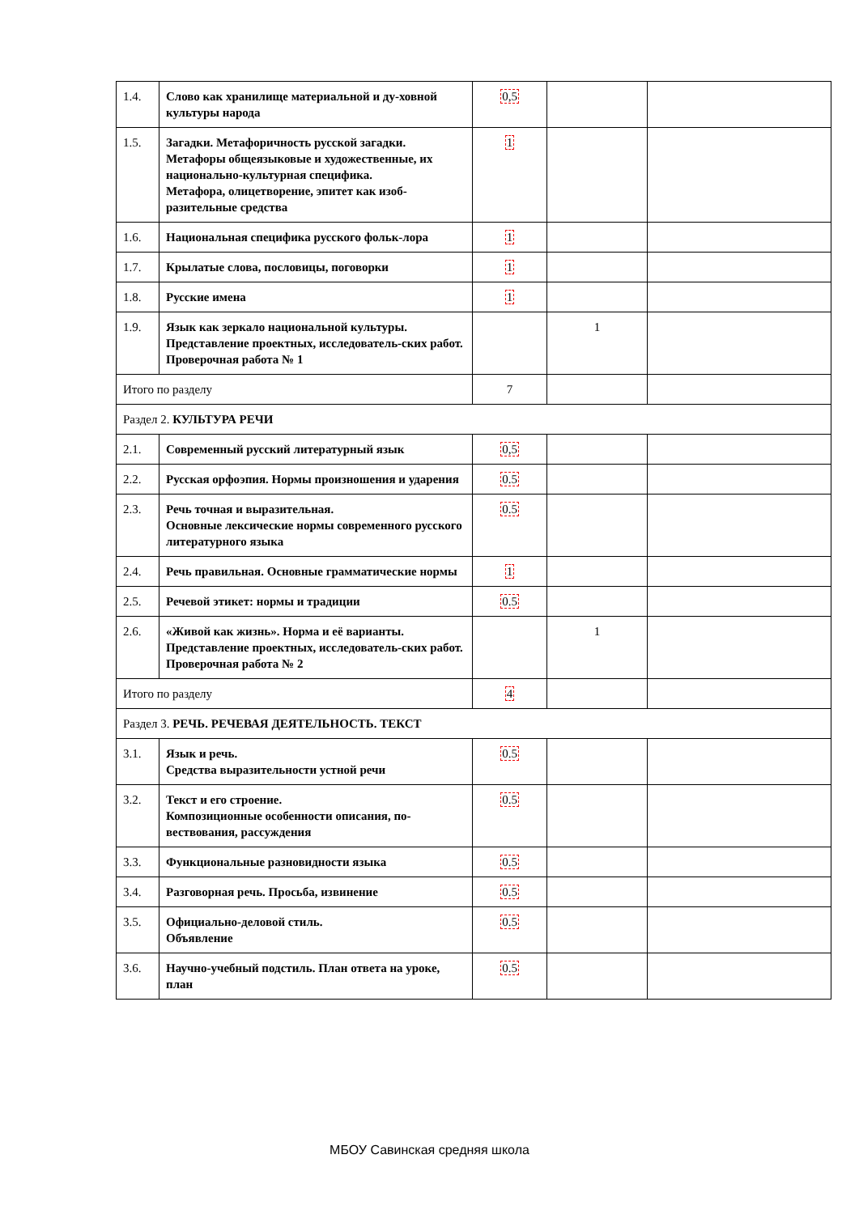| 1.4. | Слово как хранилище материальной и ду-ховной культуры народа | 0,5 | | |
| 1.5. | Загадки. Метафоричность русской загадки. Метафоры общеязыковые и художественные, их национально-культурная специфика. Метафора, олицетворение, эпитет как изоб-разительные средства | 1 | | |
| 1.6. | Национальная специфика русского фольк-лора | 1 | | |
| 1.7. | Крылатые слова, пословицы, поговорки | 1 | | |
| 1.8. | Русские имена | 1 | | |
| 1.9. | Язык как зеркало национальной культуры. Представление проектных, исследователь-ских работ. Проверочная работа № 1 | | 1 | |
| Итого по разделу | | 7 | | |
| Раздел 2. КУЛЬТУРА РЕЧИ | | | | |
| 2.1. | Современный русский литературный язык | 0,5 | | |
| 2.2. | Русская орфоэпия. Нормы произношения и ударения | 0.5 | | |
| 2.3. | Речь точная и выразительная. Основные лексические нормы современного русского литературного языка | 0.5 | | |
| 2.4. | Речь правильная. Основные грамматические нормы | 1 | | |
| 2.5. | Речевой этикет: нормы и традиции | 0.5 | | |
| 2.6. | «Живой как жизнь». Норма и её варианты. Представление проектных, исследователь-ских работ. Проверочная работа № 2 | | 1 | |
| Итого по разделу | | 4 | | |
| Раздел 3. РЕЧЬ. РЕЧЕВАЯ ДЕЯТЕЛЬНОСТЬ. ТЕКСТ | | | | |
| 3.1. | Язык и речь. Средства выразительности устной речи | 0.5 | | |
| 3.2. | Текст и его строение. Композиционные особенности описания, по-вествования, рассуждения | 0.5 | | |
| 3.3. | Функциональные разновидности языка | 0.5 | | |
| 3.4. | Разговорная речь. Просьба, извинение | 0.5 | | |
| 3.5. | Официально-деловой стиль. Объявление | 0.5 | | |
| 3.6. | Научно-учебный подстиль. План ответа на уроке, план | 0.5 | | |
МБОУ Савинская средняя школа